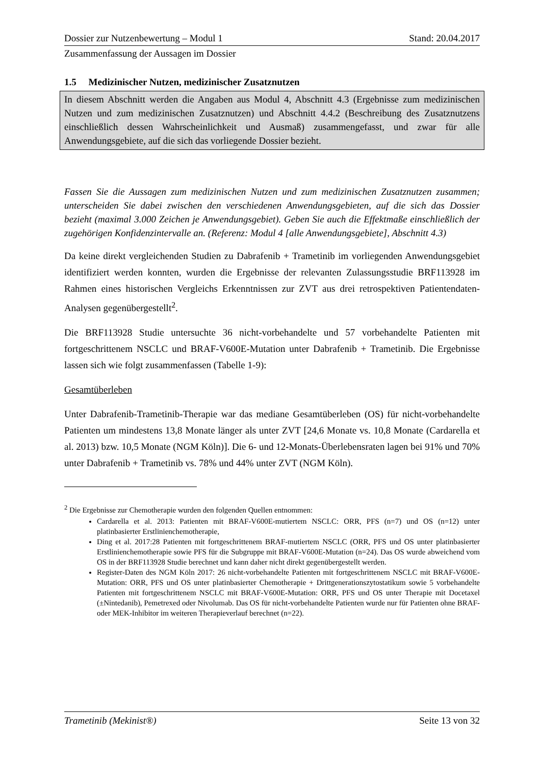Dossier zur Nutzenbewertung – Modul 1 Stand: 20.04.2017
Zusammenfassung der Aussagen im Dossier
1.5 Medizinischer Nutzen, medizinischer Zusatznutzen
In diesem Abschnitt werden die Angaben aus Modul 4, Abschnitt 4.3 (Ergebnisse zum medizinischen Nutzen und zum medizinischen Zusatznutzen) und Abschnitt 4.4.2 (Beschreibung des Zusatznutzens einschließlich dessen Wahrscheinlichkeit und Ausmaß) zusammengefasst, und zwar für alle Anwendungsgebiete, auf die sich das vorliegende Dossier bezieht.
Fassen Sie die Aussagen zum medizinischen Nutzen und zum medizinischen Zusatznutzen zusammen; unterscheiden Sie dabei zwischen den verschiedenen Anwendungsgebieten, auf die sich das Dossier bezieht (maximal 3.000 Zeichen je Anwendungsgebiet). Geben Sie auch die Effektmaße einschließlich der zugehörigen Konfidenzintervalle an. (Referenz: Modul 4 [alle Anwendungsgebiete], Abschnitt 4.3)
Da keine direkt vergleichenden Studien zu Dabrafenib + Trametinib im vorliegenden Anwendungsgebiet identifiziert werden konnten, wurden die Ergebnisse der relevanten Zulassungsstudie BRF113928 im Rahmen eines historischen Vergleichs Erkenntnissen zur ZVT aus drei retrospektiven Patientendaten-Analysen gegenübergestellt<sup>2</sup>.
Die BRF113928 Studie untersuchte 36 nicht-vorbehandelte und 57 vorbehandelte Patienten mit fortgeschrittenem NSCLC und BRAF-V600E-Mutation unter Dabrafenib + Trametinib. Die Ergebnisse lassen sich wie folgt zusammenfassen (Tabelle 1-9):
Gesamtüberleben
Unter Dabrafenib-Trametinib-Therapie war das mediane Gesamtüberleben (OS) für nicht-vorbehandelte Patienten um mindestens 13,8 Monate länger als unter ZVT [24,6 Monate vs. 10,8 Monate (Cardarella et al. 2013) bzw. 10,5 Monate (NGM Köln)]. Die 6- und 12-Monats-Überlebensraten lagen bei 91% und 70% unter Dabrafenib + Trametinib vs. 78% und 44% unter ZVT (NGM Köln).
<sup>2</sup> Die Ergebnisse zur Chemotherapie wurden den folgenden Quellen entnommen:
Cardarella et al. 2013: Patienten mit BRAF-V600E-mutiertem NSCLC: ORR, PFS (n=7) und OS (n=12) unter platinbasierter Erstlinienchemotherapie,
Ding et al. 2017:28 Patienten mit fortgeschrittenem BRAF-mutiertem NSCLC (ORR, PFS und OS unter platinbasierter Erstlinienchemotherapie sowie PFS für die Subgruppe mit BRAF-V600E-Mutation (n=24). Das OS wurde abweichend vom OS in der BRF113928 Studie berechnet und kann daher nicht direkt gegenübergestellt werden.
Register-Daten des NGM Köln 2017: 26 nicht-vorbehandelte Patienten mit fortgeschrittenem NSCLC mit BRAF-V600E-Mutation: ORR, PFS und OS unter platinbasierter Chemotherapie + Drittgenerationszytostatikum sowie 5 vorbehandelte Patienten mit fortgeschrittenem NSCLC mit BRAF-V600E-Mutation: ORR, PFS und OS unter Therapie mit Docetaxel (±Nintedanib), Pemetrexed oder Nivolumab. Das OS für nicht-vorbehandelte Patienten wurde nur für Patienten ohne BRAF- oder MEK-Inhibitor im weiteren Therapieverlauf berechnet (n=22).
Trametinib (Mekinist®) Seite 13 von 32